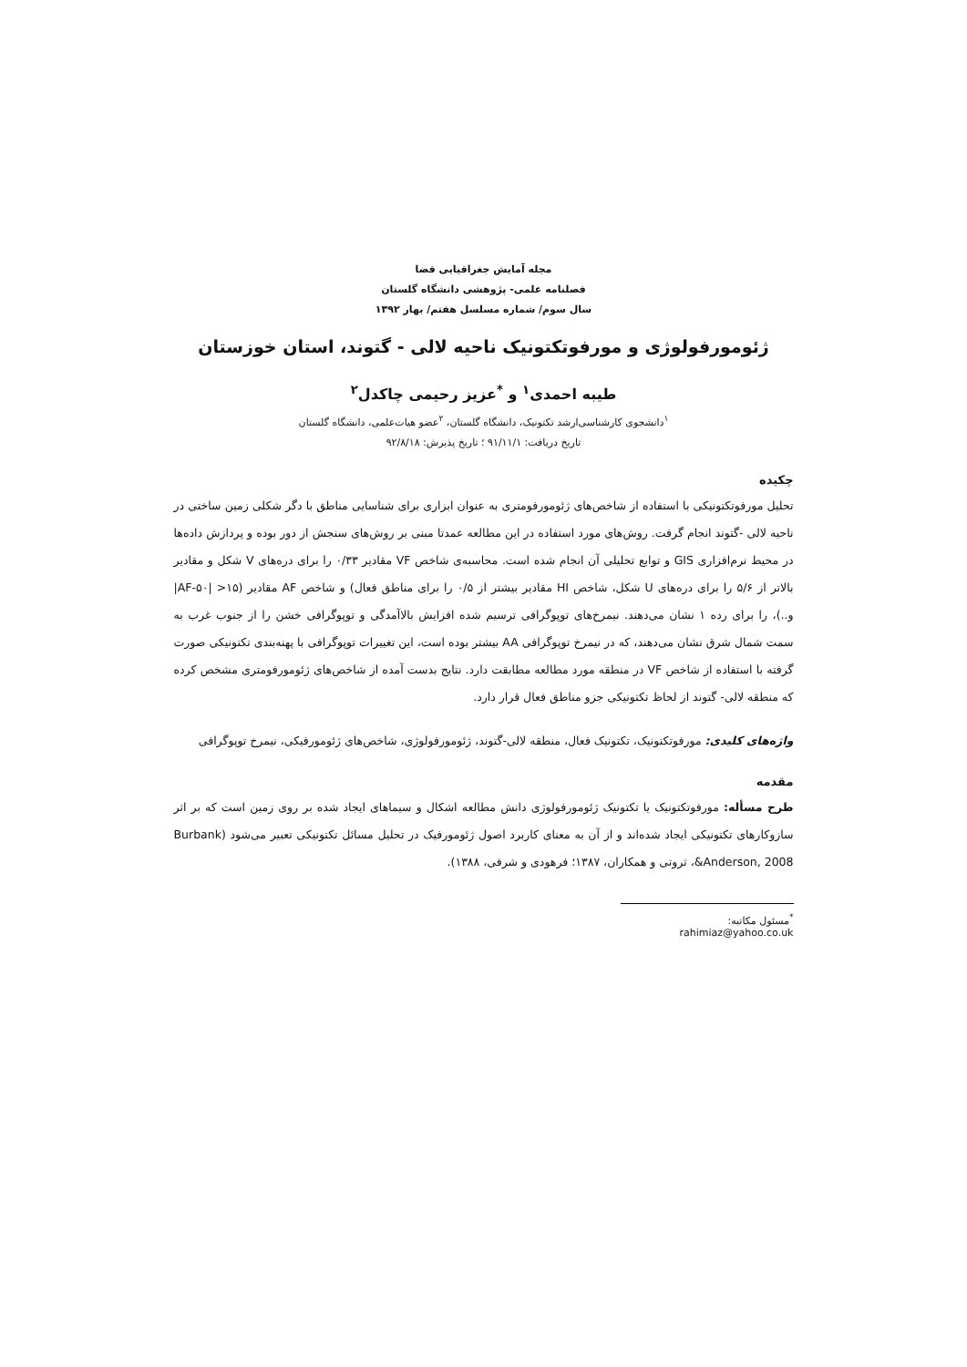مجله آمایش جغرافیایی فضا
فصلنامه علمی- پژوهشی دانشگاه گلستان
سال سوم/ شماره مسلسل هفتم/ بهار ۱۳۹۲
ژئومورفولوژی و مورفوتکتونیک ناحیه لالی - گتوند، استان خوزستان
طیبه احمدی<sup>۱</sup> و <sup>*</sup>عزیز رحیمی چاکدل<sup>۲</sup>
<sup>۱</sup> دانشجوی کارشناسی‌ارشد تکتونیک، دانشگاه گلستان، <sup>۲</sup>عضو هیات‌علمی، دانشگاه گلستان
تاریخ دریافت: ۹۱/۱۱/۱ ؛ تاریخ پذیرش: ۹۲/۸/۱۸
چکیده
تحلیل مورفوتکتونیکی با استفاده از شاخص‌های ژئومورفومتری به عنوان ابزاری برای شناسایی مناطق با دگر شکلی زمین ساختی در ناحیه لالی -گتوند انجام گرفت. روش‌های مورد استفاده در این مطالعه عمدتا مبنی بر روش‌های سنجش از دور بوده و پردازش داده‌ها در محیط نرم‌افزاری GIS و توابع تحلیلی آن انجام شده است. محاسبه‌ی شاخص VF مقادیر ۰/۳۳ را برای دره‌های V شکل و مقادیر بالاتر از ۵/۶ را برای دره‌های U شکل، شاخص HI مقادیر بیشتر از ۰/۵ را برای مناطق فعال) و شاخص AF مقادیر (۱۵< |AF-۵۰| و..)، را برای رده ۱ نشان می‌دهند. نیمرخ‌های توپوگرافی ترسیم شده افزایش بالاآمدگی و توپوگرافی خشن را از جنوب غرب به سمت شمال شرق نشان می‌دهند، که در نیمرخ توپوگرافی AA بیشتر بوده است، این تغییرات توپوگرافی با پهنه‌بندی تکتونیکی صورت گرفته با استفاده از شاخص VF در منطقه مورد مطالعه مطابقت دارد. نتایج بدست آمده از شاخص‌های ژئومورفومتری مشخص کرده که منطقه لالی- گتوند از لحاظ تکتونیکی جزو مناطق فعال قرار دارد.
واژه‌های کلیدی: مورفوتکتونیک، تکتونیک فعال، منطقه لالی-گتوند، ژئومورفولوژی، شاخص‌های ژئومورفیکی، نیمرخ توپوگرافی
مقدمه
طرح مسأله: مورفوتکتونیک یا تکتونیک ژئومورفولوژی دانش مطالعه اشکال و سیماهای ایجاد شده بر روی زمین است که بر اثر سازوکارهای تکتونیکی ایجاد شده‌اند و از آن به معنای کاربرد اصول ژئومورفیک در تحلیل مسائل تکتونیکی تعبیر می‌شود (Burbank &Anderson, 2008، ثروتی و همکاران، ۱۳۸۷؛ فرهودی و شرفی، ۱۳۸۸).
<sup>*</sup> مسئول مکاتبه: rahimiaz@yahoo.co.uk